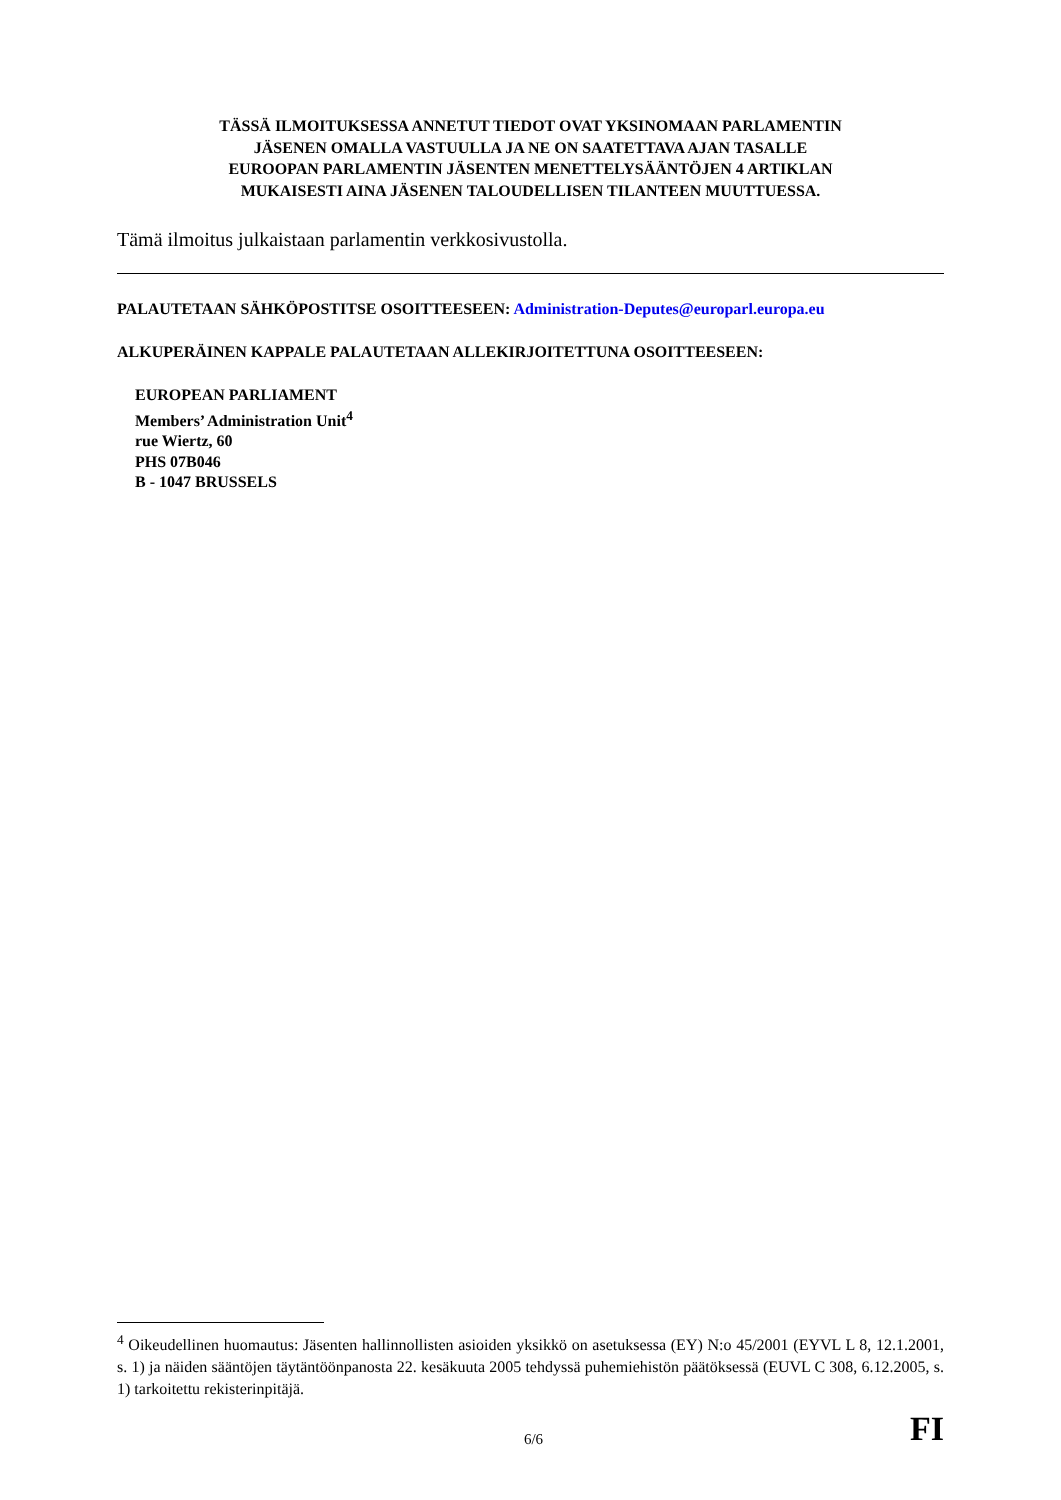TÄSSÄ ILMOITUKSESSA ANNETUT TIEDOT OVAT YKSINOMAAN PARLAMENTIN
JÄSENEN OMALLA VASTUULLA JA NE ON SAATETTAVA AJAN TASALLE
EUROOPAN PARLAMENTIN JÄSENTEN MENETTELYSÄÄNTÖJEN 4 ARTIKLAN
MUKAISESTI AINA JÄSENEN TALOUDELLISEN TILANTEEN MUUTTUESSA.
Tämä ilmoitus julkaistaan parlamentin verkkosivustolla.
PALAUTETAAN SÄHKÖPOSTITSE OSOITTEESEEN: Administration-Deputes@europarl.europa.eu
ALKUPERÄINEN KAPPALE PALAUTETAAN ALLEKIRJOITETTUNA OSOITTEESEEN:
EUROPEAN PARLIAMENT
Members’ Administration Unit<sup>4</sup>
rue Wiertz, 60
PHS 07B046
B - 1047 BRUSSELS
<sup>4</sup> Oikeudellinen huomautus: Jäsenten hallinnollisten asioiden yksikkö on asetuksessa (EY) N:o 45/2001 (EYVL L 8, 12.1.2001, s. 1) ja näiden sääntöjen täytäntöönpanosta 22. kesäkuuta 2005 tehdyssä puhemiehistön päätöksessä (EUVL C 308, 6.12.2005, s. 1) tarkoitettu rekisterinpitäjä.
6/6 FI